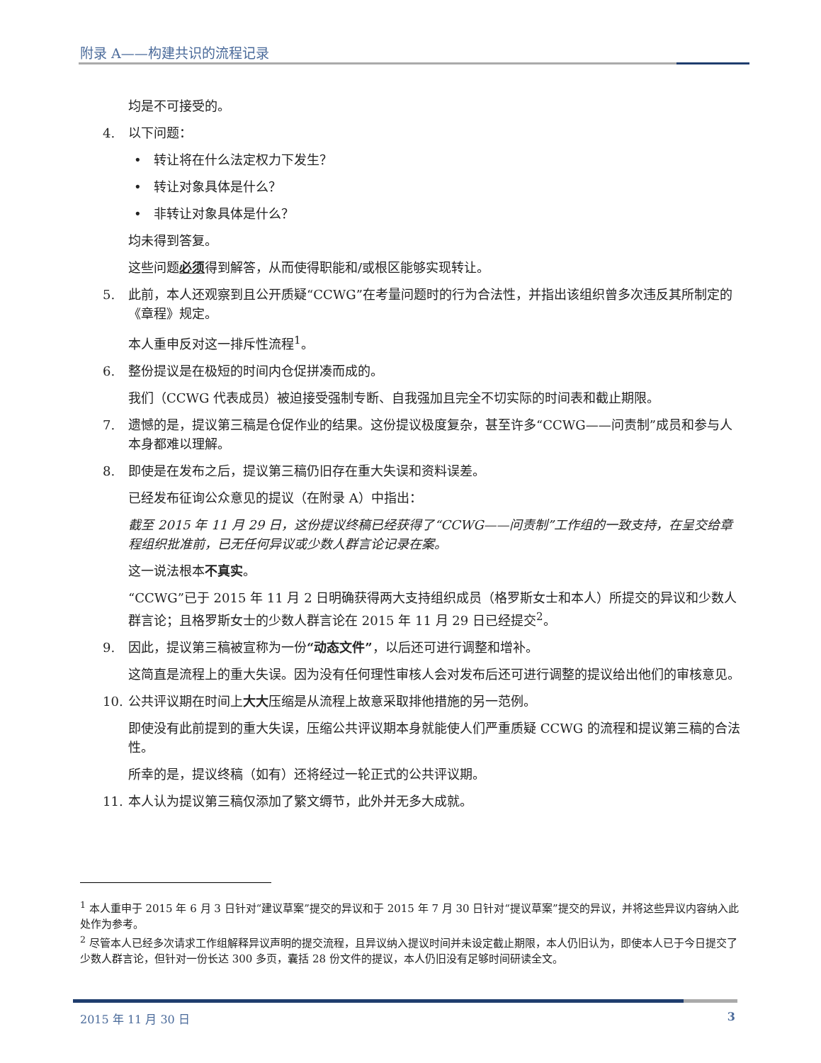附录 A——构建共识的流程记录
均是不可接受的。
4. 以下问题：
• 转让将在什么法定权力下发生？
• 转让对象具体是什么？
• 非转让对象具体是什么？
均未得到答复。
这些问题必须得到解答，从而使得职能和/或根区能够实现转让。
5. 此前，本人还观察到且公开质疑“CCWG”在考量问题时的行为合法性，并指出该组织曾多次违反其所制定的《章程》规定。
本人重申反对这一排斥性流程<sup>1</sup>。
6. 整份提议是在极短的时间内仓促拼凑而成的。
我们（CCWG 代表成员）被迫接受强制专断、自我强加且完全不切实际的时间表和截止期限。
7. 遗憾的是，提议第三稿是仓促作业的结果。这份提议极度复杂，甚至许多“CCWG——问责制”成员和参与人本身都难以理解。
8. 即使是在发布之后，提议第三稿仍旧存在重大失误和资料误差。
已经发布征询公众意见的提议（在附录 A）中指出：
截至 2015 年 11 月 29 日，这份提议终稿已经获得了“CCWG——问责制”工作组的一致支持，在呈交给章程组织批准前，已无任何异议或少数人群言论记录在案。
这一说法根本不真实。
“CCWG”已于 2015 年 11 月 2 日明确获得两大支持组织成员（格罗斯女士和本人）所提交的异议和少数人群言论；且格罗斯女士的少数人群言论在 2015 年 11 月 29 日已经提交<sup>2</sup>。
9. 因此，提议第三稿被宣称为一份“动态文件”，以后还可进行调整和增补。
这简直是流程上的重大失误。因为没有任何理性审核人会对发布后还可进行调整的提议给出他们的审核意见。
10. 公共评议期在时间上大大压缩是从流程上故意采取排他措施的另一范例。
即使没有此前提到的重大失误，压缩公共评议期本身就能使人们严重质疑 CCWG 的流程和提议第三稿的合法性。
所幸的是，提议终稿（如有）还将经过一轮正式的公共评议期。
11. 本人认为提议第三稿仅添加了繁文缛节，此外并无多大成就。
<sup>1</sup> 本人重申于 2015 年 6 月 3 日针对“建议草案”提交的异议和于 2015 年 7 月 30 日针对“提议草案”提交的异议，并将这些异议内容纳入此处作为参考。
<sup>2</sup> 尽管本人已经多次请求工作组解释异议声明的提交流程，且异议纳入提议时间并未设定截止期限，本人仍旧认为，即使本人已于今日提交了少数人群言论，但针对一份长达 300 多页，囊括 28 份文件的提议，本人仍旧没有足够时间研读全文。
2015 年 11 月 30 日 3